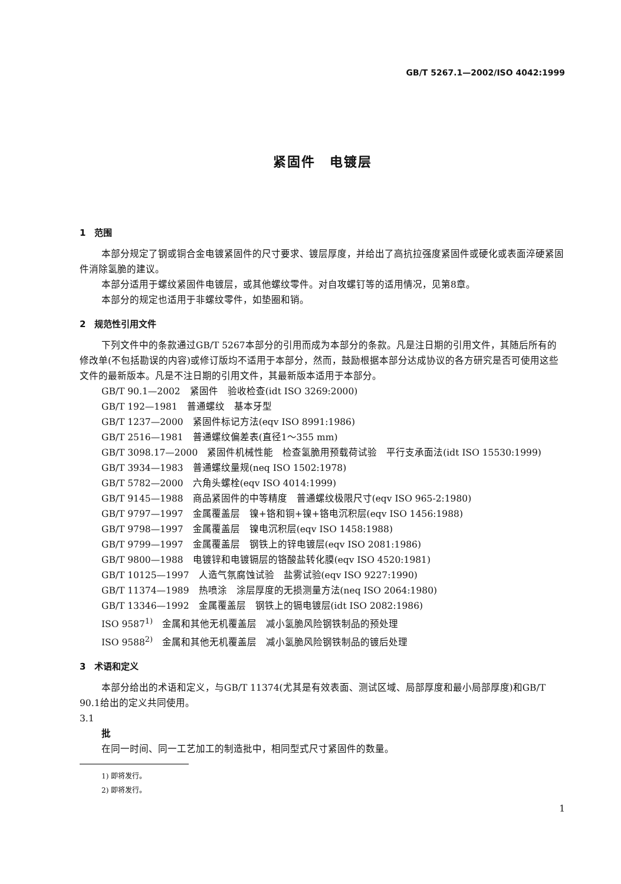GB/T 5267.1—2002/ISO 4042:1999
紧固件　电镀层
1　范围
本部分规定了钢或铜合金电镀紧固件的尺寸要求、镀层厚度，并给出了高抗拉强度紧固件或硬化或表面淬硬紧固件消除氢脆的建议。
本部分适用于螺纹紧固件电镀层，或其他螺纹零件。对自攻螺钉等的适用情况，见第8章。
本部分的规定也适用于非螺纹零件，如垫圈和销。
2　规范性引用文件
下列文件中的条款通过GB/T 5267本部分的引用而成为本部分的条款。凡是注日期的引用文件，其随后所有的修改单(不包括勘误的内容)或修订版均不适用于本部分，然而，鼓励根据本部分达成协议的各方研究是否可使用这些文件的最新版本。凡是不注日期的引用文件，其最新版本适用于本部分。
GB/T 90.1—2002　紧固件　验收检查(idt ISO 3269:2000)
GB/T 192—1981　普通螺纹　基本牙型
GB/T 1237—2000　紧固件标记方法(eqv ISO 8991:1986)
GB/T 2516—1981　普通螺纹偏差表(直径1～355 mm)
GB/T 3098.17—2000　紧固件机械性能　检查氢脆用预载荷试验　平行支承面法(idt ISO 15530:1999)
GB/T 3934—1983　普通螺纹量规(neq ISO 1502:1978)
GB/T 5782—2000　六角头螺栓(eqv ISO 4014:1999)
GB/T 9145—1988　商品紧固件的中等精度　普通螺纹极限尺寸(eqv ISO 965-2:1980)
GB/T 9797—1997　金属覆盖层　镍+铬和铜+镍+铬电沉积层(eqv ISO 1456:1988)
GB/T 9798—1997　金属覆盖层　镍电沉积层(eqv ISO 1458:1988)
GB/T 9799—1997　金属覆盖层　钢铁上的锌电镀层(eqv ISO 2081:1986)
GB/T 9800—1988　电镀锌和电镀镉层的铬酸盐转化膜(eqv ISO 4520:1981)
GB/T 10125—1997　人造气氛腐蚀试验　盐雾试验(eqv ISO 9227:1990)
GB/T 11374—1989　热喷涂　涂层厚度的无损测量方法(neq ISO 2064:1980)
GB/T 13346—1992　金属覆盖层　钢铁上的镉电镀层(idt ISO 2082:1986)
ISO 9587<sup>1)</sup>　金属和其他无机覆盖层　减小氢脆风险钢铁制品的预处理
ISO 9588<sup>2)</sup>　金属和其他无机覆盖层　减小氢脆风险钢铁制品的镀后处理
3　术语和定义
本部分给出的术语和定义，与GB/T 11374(尤其是有效表面、测试区域、局部厚度和最小局部厚度)和GB/T 90.1给出的定义共同使用。
3.1
批
在同一时间、同一工艺加工的制造批中，相同型式尺寸紧固件的数量。
1) 即将发行。
2) 即将发行。
1